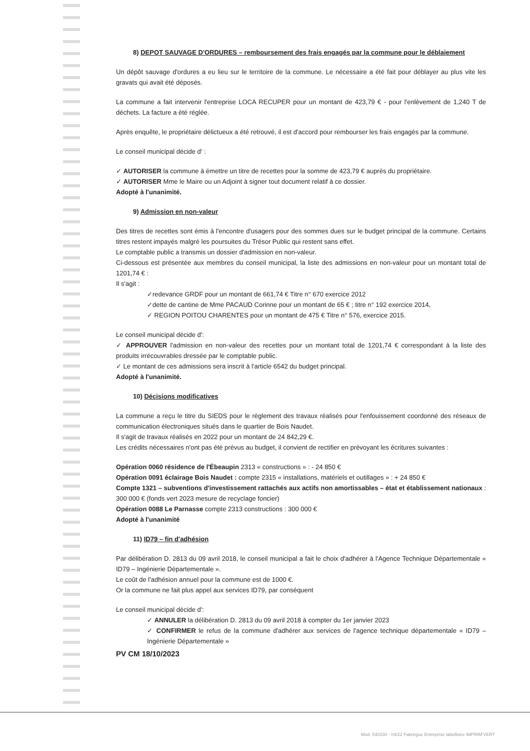8) DEPOT SAUVAGE D'ORDURES – remboursement des frais engagés par la commune pour le déblaiement
Un dépôt sauvage d'ordures a eu lieu sur le territoire de la commune. Le nécessaire a été fait pour déblayer au plus vite les gravats qui avait été déposés.
La commune a fait intervenir l'entreprise LOCA RECUPER pour un montant de 423,79 € - pour l'enlèvement de 1,240 T de déchets. La facture a été réglée.
Après enquête, le propriétaire délictueux a été retrouvé, il est d'accord pour rembourser les frais engagés par la commune.
Le conseil municipal décide d' :
✓ AUTORISER la commune à émettre un titre de recettes pour la somme de 423,79 € auprès du propriétaire.
✓ AUTORISER Mme le Maire ou un Adjoint à signer tout document relatif à ce dossier.
Adopté à l'unanimité.
9) Admission en non-valeur
Des titres de recettes sont émis à l'encontre d'usagers pour des sommes dues sur le budget principal de la commune. Certains titres restent impayés malgré les poursuites du Trésor Public qui restent sans effet.
Le comptable public a transmis un dossier d'admission en non-valeur.
Ci-dessous est présentée aux membres du conseil municipal, la liste des admissions en non-valeur pour un montant total de 1201,74 € :
Il s'agit :
✓redevance GRDF pour un montant de 661,74 € Titre n° 670 exercice 2012
✓dette de cantine de Mme PACAUD Corinne pour un montant de 65 € ; titre n° 192 exercice 2014,
✓ REGION POITOU CHARENTES pour un montant de 475 € Titre n° 576, exercice 2015.
Le conseil municipal décide d':
✓ APPROUVER l'admission en non-valeur des recettes pour un montant total de 1201,74 € correspondant à la liste des produits irrécouvrables dressée par le comptable public.
✓ Le montant de ces admissions sera inscrit à l'article 6542 du budget principal.
Adopté à l'unanimité.
10) Décisions modificatives
La commune a reçu le titre du SIEDS pour le règlement des travaux réalisés pour l'enfouissement coordonné des réseaux de communication électroniques situés dans le quartier de Bois Naudet.
Il s'agit de travaux réalisés en 2022 pour un montant de 24 842,29 €.
Les crédits nécessaires n'ont pas été prévus au budget, il convient de rectifier en prévoyant les écritures suivantes :
Opération 0060 résidence de l'Ébeaupin 2313 « constructions » : - 24 850 €
Opération 0091 éclairage Bois Naudet : compte 2315 « installations, matériels et outillages » : + 24 850 €
Compte 1321 – subventions d'investissement rattachés aux actifs non amortissables – état et établissement nationaux : 300 000 € (fonds vert 2023 mesure de recyclage foncier)
Opération 0088 Le Parnasse compte 2313 constructions : 300 000 €
Adopté à l'unanimité
11) ID79 – fin d'adhésion
Par délibération D. 2813 du 09 avril 2018, le conseil municipal a fait le choix d'adhérer à l'Agence Technique Départementale « ID79 – Ingénierie Départementale ».
Le coût de l'adhésion annuel pour la commune est de 1000 €.
Or la commune ne fait plus appel aux services ID79, par conséquent
Le conseil municipal décide d':
✓ ANNULER la délibération D. 2813 du 09 avril 2018 à compter du 1er janvier 2023
✓ CONFIRMER le refus de la commune d'adhérer aux services de l'agence technique départementale « ID79 – Ingénierie Départementale »
PV CM 18/10/2023
Mod. 540330 - 04/22 Fabrègue Entreprise labellisée IMPRIM'VERT